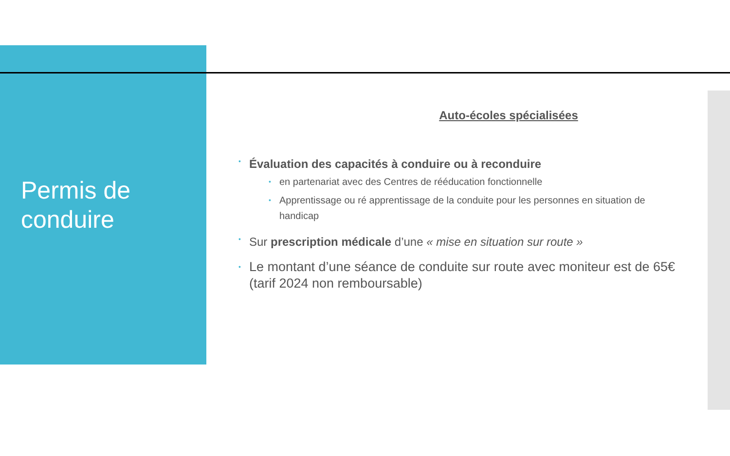Permis de conduire
Auto-écoles spécialisées
• Évaluation des capacités à conduire ou à reconduire
• en partenariat avec des Centres de rééducation fonctionnelle
• Apprentissage ou ré apprentissage de la conduite pour les personnes en situation de handicap
• Sur prescription médicale d’une « mise en situation sur route »
• Le montant d’une séance de conduite sur route avec moniteur est de 65€ (tarif 2024 non remboursable)